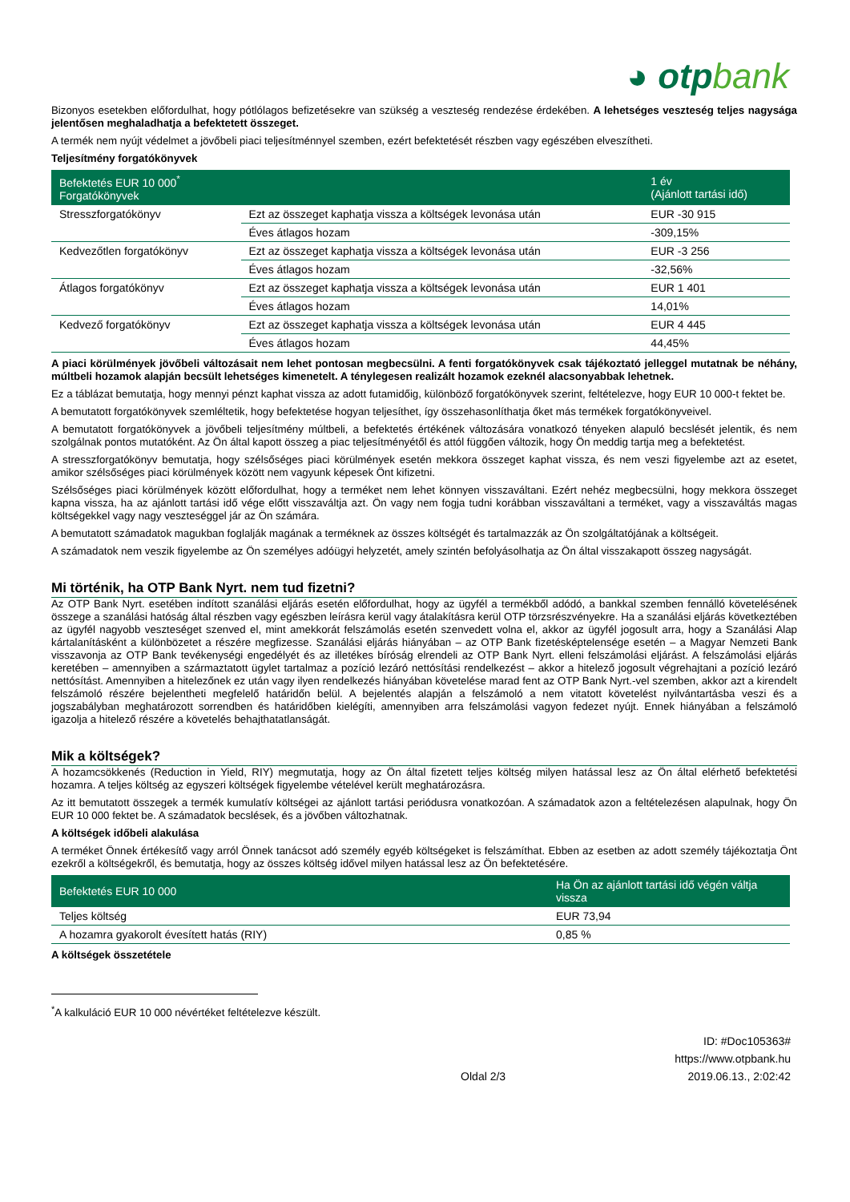◕ otpbank
Bizonyos esetekben előfordulhat, hogy pótlólagos befizetésekre van szükség a veszteség rendezése érdekében. A lehetséges veszteség teljes nagysága jelentősen meghaladhatja a befektetett összeget.
A termék nem nyújt védelmet a jövőbeli piaci teljesítménnyel szemben, ezért befektetését részben vagy egészében elveszítheti.
Teljesítmény forgatókönyvek
| Befektetés EUR 10 000<sup>*</sup> Forgatókönyvek | | 1 év (Ajánlott tartási idő) |
| --- | --- | --- |
| Stresszforgatókönyv | Ezt az összeget kaphatja vissza a költségek levonása után | EUR -30 915 |
| | Éves átlagos hozam | -309,15% |
| Kedvezőtlen forgatókönyv | Ezt az összeget kaphatja vissza a költségek levonása után | EUR -3 256 |
| | Éves átlagos hozam | -32,56% |
| Átlagos forgatókönyv | Ezt az összeget kaphatja vissza a költségek levonása után | EUR 1 401 |
| | Éves átlagos hozam | 14,01% |
| Kedvező forgatókönyv | Ezt az összeget kaphatja vissza a költségek levonása után | EUR 4 445 |
| | Éves átlagos hozam | 44,45% |
A piaci körülmények jövőbeli változásait nem lehet pontosan megbecsülni. A fenti forgatókönyvek csak tájékoztató jelleggel mutatnak be néhány, múltbeli hozamok alapján becsült lehetséges kimenetelt. A ténylegesen realizált hozamok ezeknél alacsonyabbak lehetnek.
Ez a táblázat bemutatja, hogy mennyi pénzt kaphat vissza az adott futamidőig, különböző forgatókönyvek szerint, feltételezve, hogy EUR 10 000-t fektet be.
A bemutatott forgatókönyvek szemléltetik, hogy befektetése hogyan teljesíthet, így összehasonlíthatja őket más termékek forgatókönyveivel.
A bemutatott forgatókönyvek a jövőbeli teljesítmény múltbeli, a befektetés értékének változására vonatkozó tényeken alapuló becslését jelentik, és nem szolgálnak pontos mutatóként. Az Ön által kapott összeg a piac teljesítményétől és attól függően változik, hogy Ön meddig tartja meg a befektetést.
A stresszforgatókönyv bemutatja, hogy szélsőséges piaci körülmények esetén mekkora összeget kaphat vissza, és nem veszi figyelembe azt az esetet, amikor szélsőséges piaci körülmények között nem vagyunk képesek Önt kifizetni.
Szélsőséges piaci körülmények között előfordulhat, hogy a terméket nem lehet könnyen visszaváltani. Ezért nehéz megbecsülni, hogy mekkora összeget kapna vissza, ha az ajánlott tartási idő vége előtt visszaváltja azt. Ön vagy nem fogja tudni korábban visszaváltani a terméket, vagy a visszaváltás magas költségekkel vagy nagy veszteséggel jár az Ön számára.
A bemutatott számadatok magukban foglalják magának a terméknek az összes költségét és tartalmazzák az Ön szolgáltatójának a költségeit.
A számadatok nem veszik figyelembe az Ön személyes adóügyi helyzetét, amely szintén befolyásolhatja az Ön által visszakapott összeg nagyságát.
Mi történik, ha OTP Bank Nyrt. nem tud fizetni?
Az OTP Bank Nyrt. esetében indított szanálási eljárás esetén előfordulhat, hogy az ügyfél a termékből adódó, a bankkal szemben fennálló követelésének összege a szanálási hatóság által részben vagy egészben leírásra kerül vagy átalakításra kerül OTP törzsrészvényekre. Ha a szanálási eljárás következtében az ügyfél nagyobb veszteséget szenved el, mint amekkorát felszámolás esetén szenvedett volna el, akkor az ügyfél jogosult arra, hogy a Szanálási Alap kártalanításként a különbözetet a részére megfizesse. Szanálási eljárás hiányában – az OTP Bank fizetésképtelensége esetén – a Magyar Nemzeti Bank visszavonja az OTP Bank tevékenységi engedélyét és az illetékes bíróság elrendeli az OTP Bank Nyrt. elleni felszámolási eljárást. A felszámolási eljárás keretében – amennyiben a származtatott ügylet tartalmaz a pozíció lezáró nettósítási rendelkezést – akkor a hitelező jogosult végrehajtani a pozíció lezáró nettósítást. Amennyiben a hitelezőnek ez után vagy ilyen rendelkezés hiányában követelése marad fent az OTP Bank Nyrt.-vel szemben, akkor azt a kirendelt felszámoló részére bejelentheti megfelelő határidőn belül. A bejelentés alapján a felszámoló a nem vitatott követelést nyilvántartásba veszi és a jogszabályban meghatározott sorrendben és határidőben kielégíti, amennyiben arra felszámolási vagyon fedezet nyújt. Ennek hiányában a felszámoló igazolja a hitelező részére a követelés behajthatatlanságát.
Mik a költségek?
A hozamcsökkenés (Reduction in Yield, RIY) megmutatja, hogy az Ön által fizetett teljes költség milyen hatással lesz az Ön által elérhető befektetési hozamra. A teljes költség az egyszeri költségek figyelembe vételével került meghatározásra.
Az itt bemutatott összegek a termék kumulatív költségei az ajánlott tartási periódusra vonatkozóan. A számadatok azon a feltételezésen alapulnak, hogy Ön EUR 10 000 fektet be. A számadatok becslések, és a jövőben változhatnak.
A költségek időbeli alakulása
A terméket Önnek értékesítő vagy arról Önnek tanácsot adó személy egyéb költségeket is felszámíthat. Ebben az esetben az adott személy tájékoztatja Önt ezekről a költségekről, és bemutatja, hogy az összes költség idővel milyen hatással lesz az Ön befektetésére.
| Befektetés EUR 10 000 | Ha Ön az ajánlott tartási idő végén váltja vissza |
| --- | --- |
| Teljes költség | EUR 73,94 |
| A hozamra gyakorolt évesített hatás (RIY) | 0,85 % |
A költségek összetétele
<sup>*</sup> A kalkuláció EUR 10 000 névértéket feltételezve készült.
Oldal 2/3 ID: #Doc105363#
https://www.otpbank.hu
2019.06.13., 2:02:42